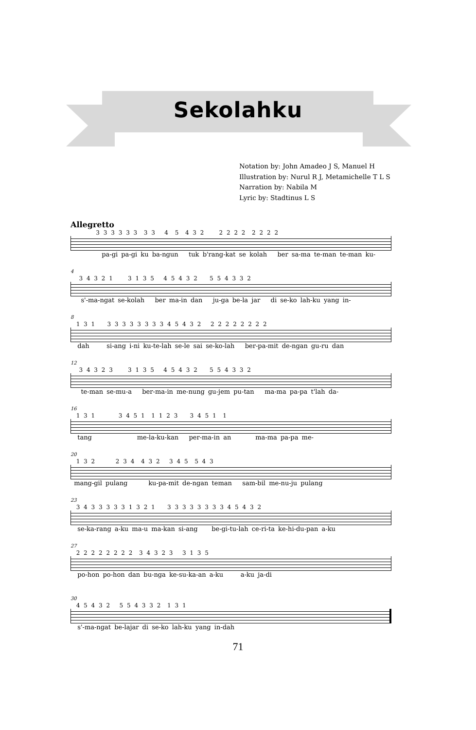Sekolahku
Notation by: John Amadeo J S, Manuel H
Illustration by: Nurul R J, Metamichelle T L S
Narration by: Nabila M
Lyric by: Stadtinus L S
Allegretto
3 3 3 3 3 3 3 3 4 5 4 3 2 2 2 2 2 2 2 2 2
pa-gi pa-gi ku ba-ngun tuk b'rang-kat se kolah ber sa-ma te-man te-man ku-
4
3 4 3 2 1 3 1 3 5 4 5 4 3 2 5 5 4 3 3 2
s'-ma-ngat se-kolah ber ma-in dan ju-ga be-la jar di se-ko lah-ku yang in-
8
1 3 1 3 3 3 3 3 3 3 3 4 5 4 3 2 2 2 2 2 2 2 2 2
dah si-ang i-ni ku-te-lah se-le sai se-ko-lah ber-pa-mit de-ngan gu-ru dan
12
3 4 3 2 3 3 1 3 5 4 5 4 3 2 5 5 4 3 3 2
te-man se-mu-a ber-ma-in me-nung gu-jem pu-tan ma-ma pa-pa t'lah da-
16
1 3 1 3 4 5 1 1 1 2 3 3 4 5 1 1
tang me-la-ku-kan per-ma-in an ma-ma pa-pa me-
20
1 3 2 2 3 4 4 3 2 3 4 5 5 4 3
mang-gil pulang ku-pa-mit de-ngan teman sam-bil me-nu-ju pulang
23
3 4 3 3 3 3 3 1 3 2 1 3 3 3 3 3 3 3 3 4 5 4 3 2
se-ka-rang a-ku ma-u ma-kan si-ang be-gi-tu-lah ce-ri-ta ke-hi-du-pan a-ku
27
2 2 2 2 2 2 2 2 3 4 3 2 3 3 1 3 5
po-hon po-hon dan bu-nga ke-su-ka-an a-ku a-ku ja-di
30
4 5 4 3 2 5 5 4 3 3 2 1 3 1
s'-ma-ngat be-lajar di se-ko lah-ku yang in-dah
71